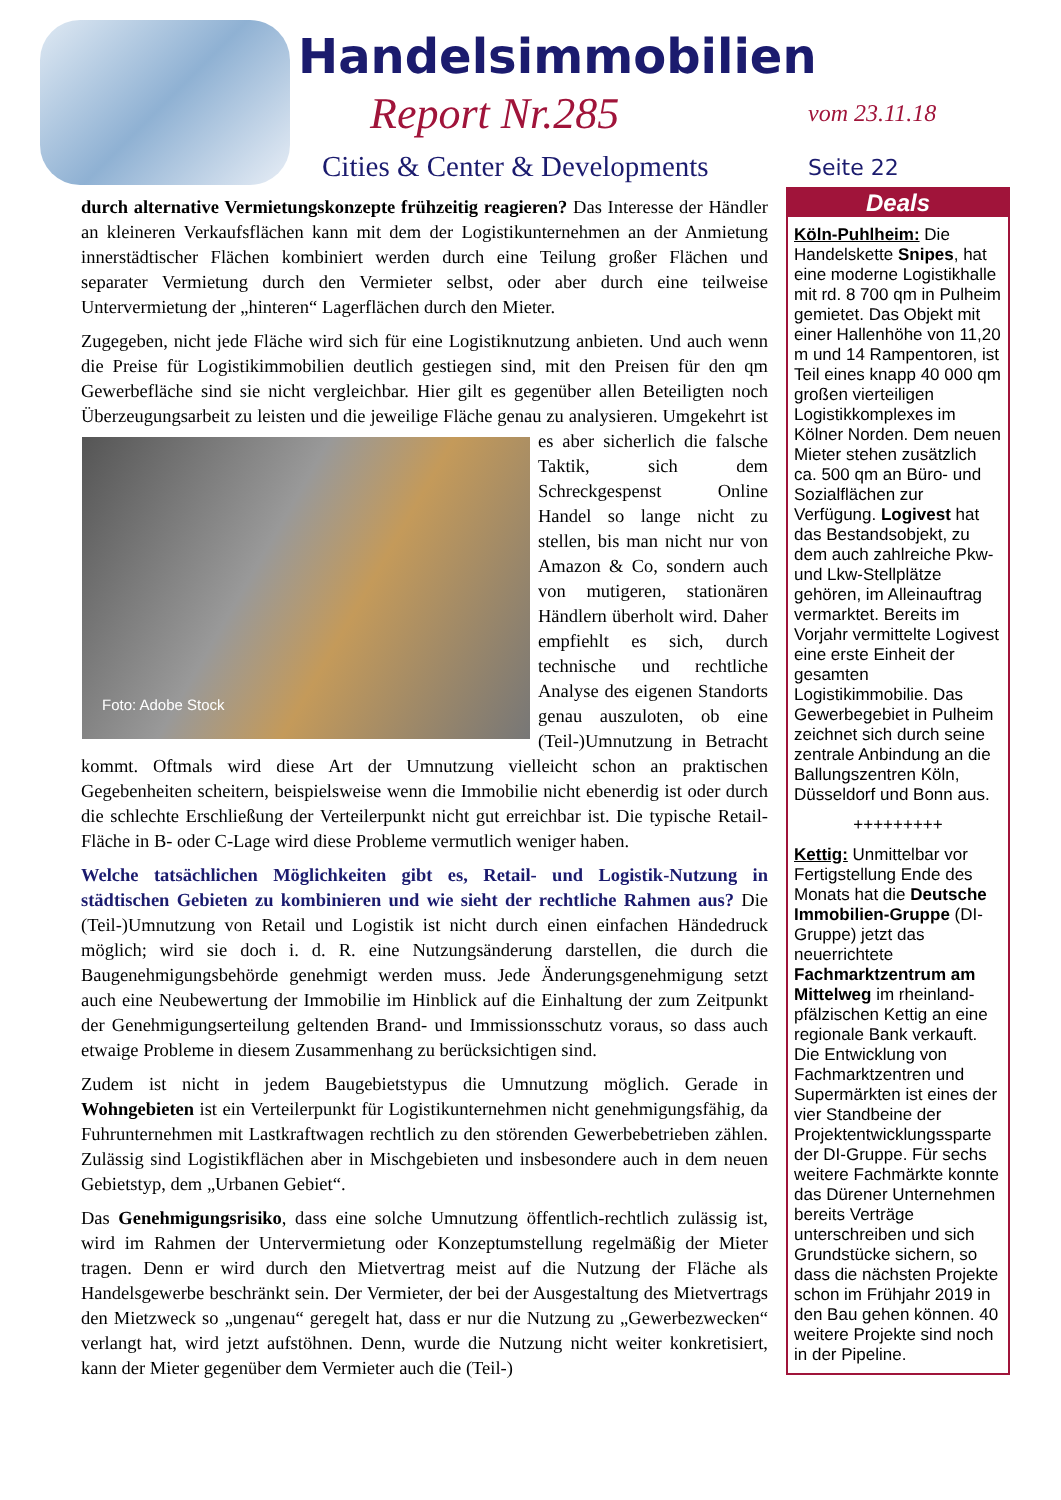Handelsimmobilien
Report Nr.285
Cities & Center & Developments
vom 23.11.18
Seite 22
durch alternative Vermietungskonzepte frühzeitig reagieren? Das Interesse der Händler an kleineren Verkaufsflächen kann mit dem der Logistikunternehmen an der Anmietung innerstädtischer Flächen kombiniert werden durch eine Teilung großer Flächen und separater Vermietung durch den Vermieter selbst, oder aber durch eine teilweise Untervermietung der „hinteren“ Lagerflächen durch den Mieter.
Zugegeben, nicht jede Fläche wird sich für eine Logistiknutzung anbieten. Und auch wenn die Preise für Logistikimmobilien deutlich gestiegen sind, mit den Preisen für den qm Gewerbefläche sind sie nicht vergleichbar. Hier gilt es gegenüber allen Beteiligten noch Überzeugungsarbeit zu leisten und die jeweilige Fläche genau zu analysieren. Foto: Adobe Stock Umgekehrt ist es aber sicherlich die falsche Taktik, sich dem Schreckgespenst Online Handel so lange nicht zu stellen, bis man nicht nur von Amazon & Co, sondern auch von mutigeren, stationären Händlern überholt wird. Daher empfiehlt es sich, durch technische und rechtliche Analyse des eigenen Standorts genau auszuloten, ob eine (Teil-)Umnutzung in Betracht kommt. Oftmals wird diese Art der Umnutzung vielleicht schon an praktischen Gegebenheiten scheitern, beispielsweise wenn die Immobilie nicht ebenerdig ist oder durch die schlechte Erschließung der Verteilerpunkt nicht gut erreichbar ist. Die typische Retail-Fläche in B- oder C-Lage wird diese Probleme vermutlich weniger haben.
Welche tatsächlichen Möglichkeiten gibt es, Retail- und Logistik-Nutzung in städtischen Gebieten zu kombinieren und wie sieht der rechtliche Rahmen aus? Die (Teil-)Umnutzung von Retail und Logistik ist nicht durch einen einfachen Händedruck möglich; wird sie doch i. d. R. eine Nutzungsänderung darstellen, die durch die Baugenehmigungsbehörde genehmigt werden muss. Jede Änderungsgenehmigung setzt auch eine Neubewertung der Immobilie im Hinblick auf die Einhaltung der zum Zeitpunkt der Genehmigungserteilung geltenden Brand- und Immissionsschutz voraus, so dass auch etwaige Probleme in diesem Zusammenhang zu berücksichtigen sind.
Zudem ist nicht in jedem Baugebietstypus die Umnutzung möglich. Gerade in Wohngebieten ist ein Verteilerpunkt für Logistikunternehmen nicht genehmigungsfähig, da Fuhrunternehmen mit Lastkraftwagen rechtlich zu den störenden Gewerbebetrieben zählen. Zulässig sind Logistikflächen aber in Mischgebieten und insbesondere auch in dem neuen Gebietstyp, dem „Urbanen Gebiet“.
Das Genehmigungsrisiko, dass eine solche Umnutzung öffentlich-rechtlich zulässig ist, wird im Rahmen der Untervermietung oder Konzeptumstellung regelmäßig der Mieter tragen. Denn er wird durch den Mietvertrag meist auf die Nutzung der Fläche als Handelsgewerbe beschränkt sein. Der Vermieter, der bei der Ausgestaltung des Mietvertrags den Mietzweck so „ungenau“ geregelt hat, dass er nur die Nutzung zu „Gewerbezwecken“ verlangt hat, wird jetzt aufstöhnen. Denn, wurde die Nutzung nicht weiter konkretisiert, kann der Mieter gegenüber dem Vermieter auch die (Teil-)
Deals
Köln-Puhlheim: Die Handelskette Snipes, hat eine moderne Logistikhalle mit rd. 8 700 qm in Pulheim gemietet. Das Objekt mit einer Hallenhöhe von 11,20 m und 14 Rampentoren, ist Teil eines knapp 40 000 qm großen vierteiligen Logistikkomplexes im Kölner Norden. Dem neuen Mieter stehen zusätzlich ca. 500 qm an Büro- und Sozialflächen zur Verfügung. Logivest hat das Bestandsobjekt, zu dem auch zahlreiche Pkw- und Lkw-Stellplätze gehören, im Alleinauftrag vermarktet. Bereits im Vorjahr vermittelte Logivest eine erste Einheit der gesamten Logistikimmobilie. Das Gewerbegebiet in Pulheim zeichnet sich durch seine zentrale Anbindung an die Ballungszentren Köln, Düsseldorf und Bonn aus.
+++++++++
Kettig: Unmittelbar vor Fertigstellung Ende des Monats hat die Deutsche Immobilien-Gruppe (DI-Gruppe) jetzt das neuerrichtete Fachmarktzentrum am Mittelweg im rheinland-pfälzischen Kettig an eine regionale Bank verkauft. Die Entwicklung von Fachmarktzentren und Supermärkten ist eines der vier Standbeine der Projektentwicklungssparte der DI-Gruppe. Für sechs weitere Fachmärkte konnte das Dürener Unternehmen bereits Verträge unterschreiben und sich Grundstücke sichern, so dass die nächsten Projekte schon im Frühjahr 2019 in den Bau gehen können. 40 weitere Projekte sind noch in der Pipeline.